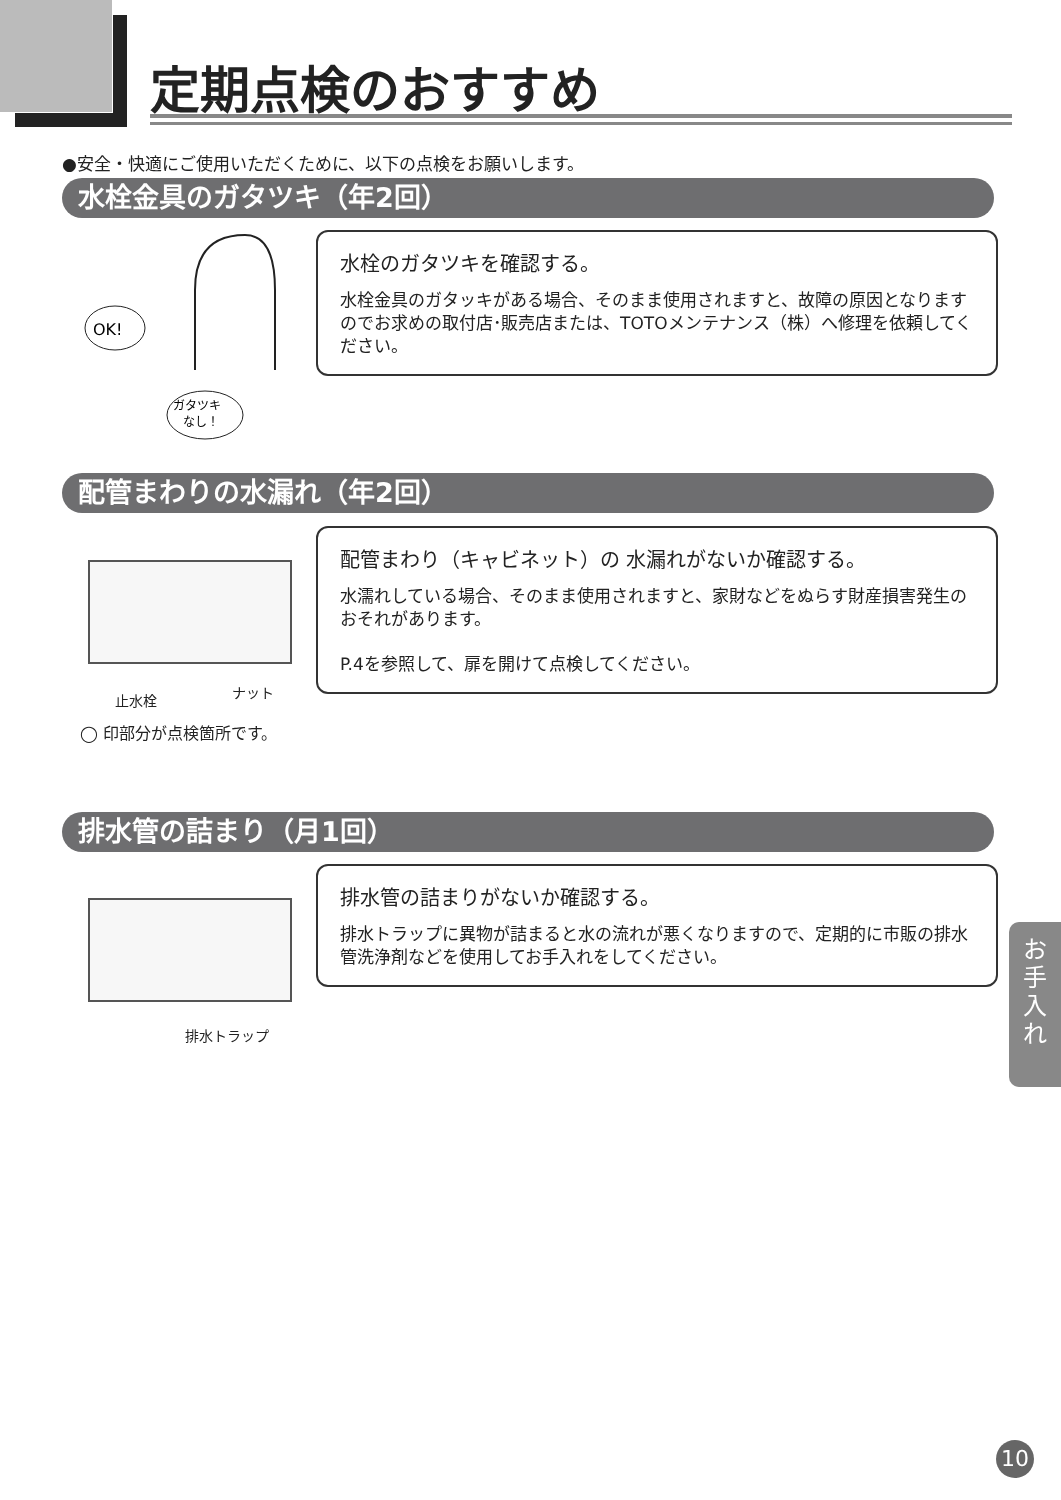定期点検のおすすめ
●安全・快適にご使用いただくために、以下の点検をお願いします。
水栓金具のガタツキ（年2回）
OK!
ガタツキ
なし！
水栓のガタツキを確認する。
水栓金具のガタッキがある場合、そのまま使用されますと、故障の原因となりますのでお求めの取付店･販売店または、TOTOメンテナンス（株）へ修理を依頼してください。
配管まわりの水漏れ（年2回）
止水栓 ナット
◯ 印部分が点検箇所です。
配管まわり（キャビネット）の 水漏れがないか確認する。
水濡れしている場合、そのまま使用されますと、家財などをぬらす財産損害発生のおそれがあります。
P.4を参照して、扉を開けて点検してください。
排水管の詰まり（月1回）
排水トラップ
排水管の詰まりがないか確認する。
排水トラップに異物が詰まると水の流れが悪くなりますので、定期的に市販の排水管洗浄剤などを使用してお手入れをしてください。
お
手
入
れ
10